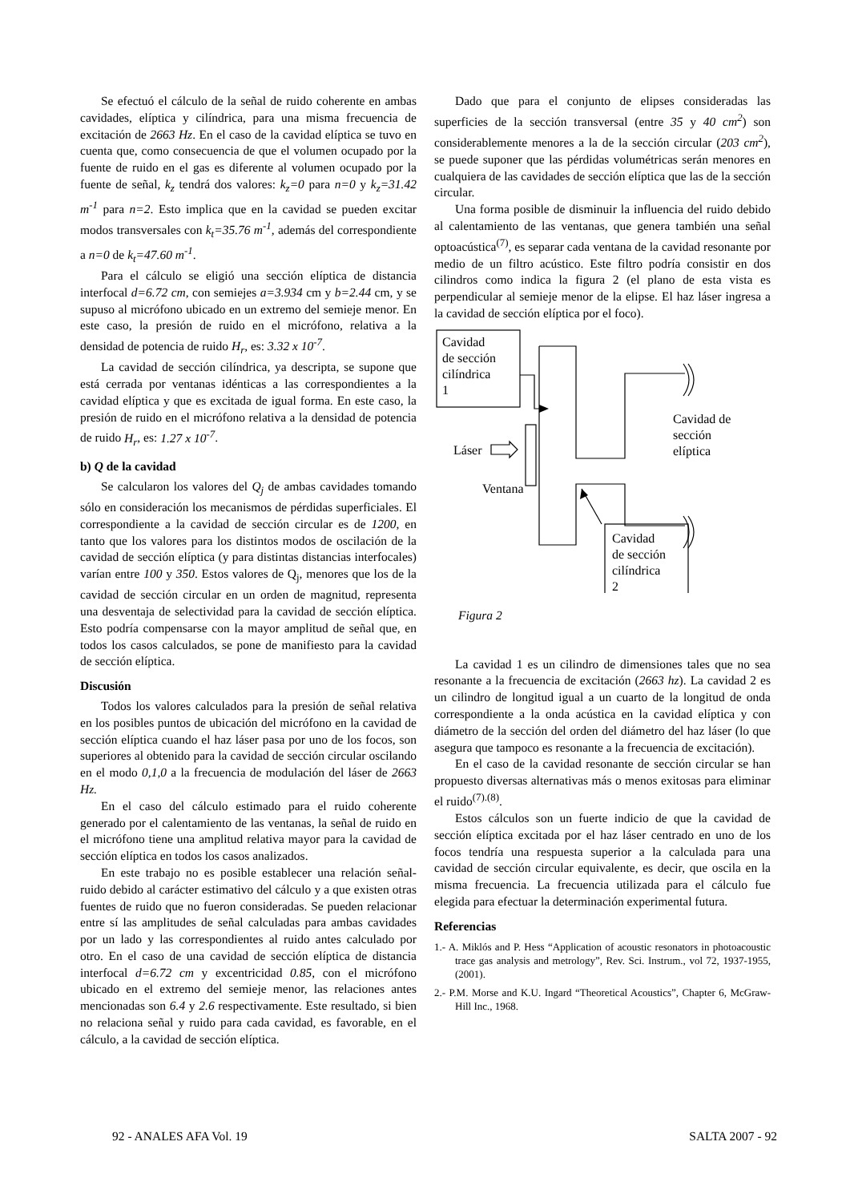Se efectuó el cálculo de la señal de ruido coherente en ambas cavidades, elíptica y cilíndrica, para una misma frecuencia de excitación de 2663 Hz. En el caso de la cavidad elíptica se tuvo en cuenta que, como consecuencia de que el volumen ocupado por la fuente de ruido en el gas es diferente al volumen ocupado por la fuente de señal, k<sub>z</sub> tendrá dos valores: k<sub>z</sub>=0 para n=0 y k<sub>z</sub>=31.42 m<sup>-1</sup> para n=2. Esto implica que en la cavidad se pueden excitar modos transversales con k<sub>t</sub>=35.76 m<sup>-1</sup>, además del correspondiente a n=0 de k<sub>t</sub>=47.60 m<sup>-1</sup>.
Para el cálculo se eligió una sección elíptica de distancia interfocal d=6.72 cm, con semiejes a=3.934 cm y b=2.44 cm, y se supuso al micrófono ubicado en un extremo del semieje menor. En este caso, la presión de ruido en el micrófono, relativa a la densidad de potencia de ruido H<sub>r</sub>, es: 3.32 x 10<sup>-7</sup>.
La cavidad de sección cilíndrica, ya descripta, se supone que está cerrada por ventanas idénticas a las correspondientes a la cavidad elíptica y que es excitada de igual forma. En este caso, la presión de ruido en el micrófono relativa a la densidad de potencia de ruido H<sub>r</sub>, es: 1.27 x 10<sup>-7</sup>.
b) Q de la cavidad
Se calcularon los valores del Q<sub>j</sub> de ambas cavidades tomando sólo en consideración los mecanismos de pérdidas superficiales. El correspondiente a la cavidad de sección circular es de 1200, en tanto que los valores para los distintos modos de oscilación de la cavidad de sección elíptica (y para distintas distancias interfocales) varían entre 100 y 350. Estos valores de Q<sub>j</sub>, menores que los de la cavidad de sección circular en un orden de magnitud, representa una desventaja de selectividad para la cavidad de sección elíptica. Esto podría compensarse con la mayor amplitud de señal que, en todos los casos calculados, se pone de manifiesto para la cavidad de sección elíptica.
Discusión
Todos los valores calculados para la presión de señal relativa en los posibles puntos de ubicación del micrófono en la cavidad de sección elíptica cuando el haz láser pasa por uno de los focos, son superiores al obtenido para la cavidad de sección circular oscilando en el modo 0,1,0 a la frecuencia de modulación del láser de 2663 Hz.
En el caso del cálculo estimado para el ruido coherente generado por el calentamiento de las ventanas, la señal de ruido en el micrófono tiene una amplitud relativa mayor para la cavidad de sección elíptica en todos los casos analizados.
En este trabajo no es posible establecer una relación señal-ruido debido al carácter estimativo del cálculo y a que existen otras fuentes de ruido que no fueron consideradas. Se pueden relacionar entre sí las amplitudes de señal calculadas para ambas cavidades por un lado y las correspondientes al ruido antes calculado por otro. En el caso de una cavidad de sección elíptica de distancia interfocal d=6.72 cm y excentricidad 0.85, con el micrófono ubicado en el extremo del semieje menor, las relaciones antes mencionadas son 6.4 y 2.6 respectivamente. Este resultado, si bien no relaciona señal y ruido para cada cavidad, es favorable, en el cálculo, a la cavidad de sección elíptica.
Dado que para el conjunto de elipses consideradas las superficies de la sección transversal (entre 35 y 40 cm<sup>2</sup>) son considerablemente menores a la de la sección circular (203 cm<sup>2</sup>), se puede suponer que las pérdidas volumétricas serán menores en cualquiera de las cavidades de sección elíptica que las de la sección circular.
Una forma posible de disminuir la influencia del ruido debido al calentamiento de las ventanas, que genera también una señal optoacústica<sup>(7)</sup>, es separar cada ventana de la cavidad resonante por medio de un filtro acústico. Este filtro podría consistir en dos cilindros como indica la figura 2 (el plano de esta vista es perpendicular al semieje menor de la elipse. El haz láser ingresa a la cavidad de sección elíptica por el foco).
Cavidad
de sección
cilíndrica
1
Láser
Ventana
Cavidad de
sección
elíptica
Cavidad
de sección
cilíndrica
2
Figura 2
La cavidad 1 es un cilindro de dimensiones tales que no sea resonante a la frecuencia de excitación (2663 hz). La cavidad 2 es un cilindro de longitud igual a un cuarto de la longitud de onda correspondiente a la onda acústica en la cavidad elíptica y con diámetro de la sección del orden del diámetro del haz láser (lo que asegura que tampoco es resonante a la frecuencia de excitación).
En el caso de la cavidad resonante de sección circular se han propuesto diversas alternativas más o menos exitosas para eliminar el ruido<sup>(7).(8)</sup>.
Estos cálculos son un fuerte indicio de que la cavidad de sección elíptica excitada por el haz láser centrado en uno de los focos tendría una respuesta superior a la calculada para una cavidad de sección circular equivalente, es decir, que oscila en la misma frecuencia. La frecuencia utilizada para el cálculo fue elegida para efectuar la determinación experimental futura.
Referencias
1.- A. Miklós and P. Hess “Application of acoustic resonators in photoacoustic trace gas analysis and metrology”, Rev. Sci. Instrum., vol 72, 1937-1955, (2001).
2.- P.M. Morse and K.U. Ingard “Theoretical Acoustics”, Chapter 6, McGraw-Hill Inc., 1968.
92 - ANALES AFA Vol. 19 SALTA 2007 - 92